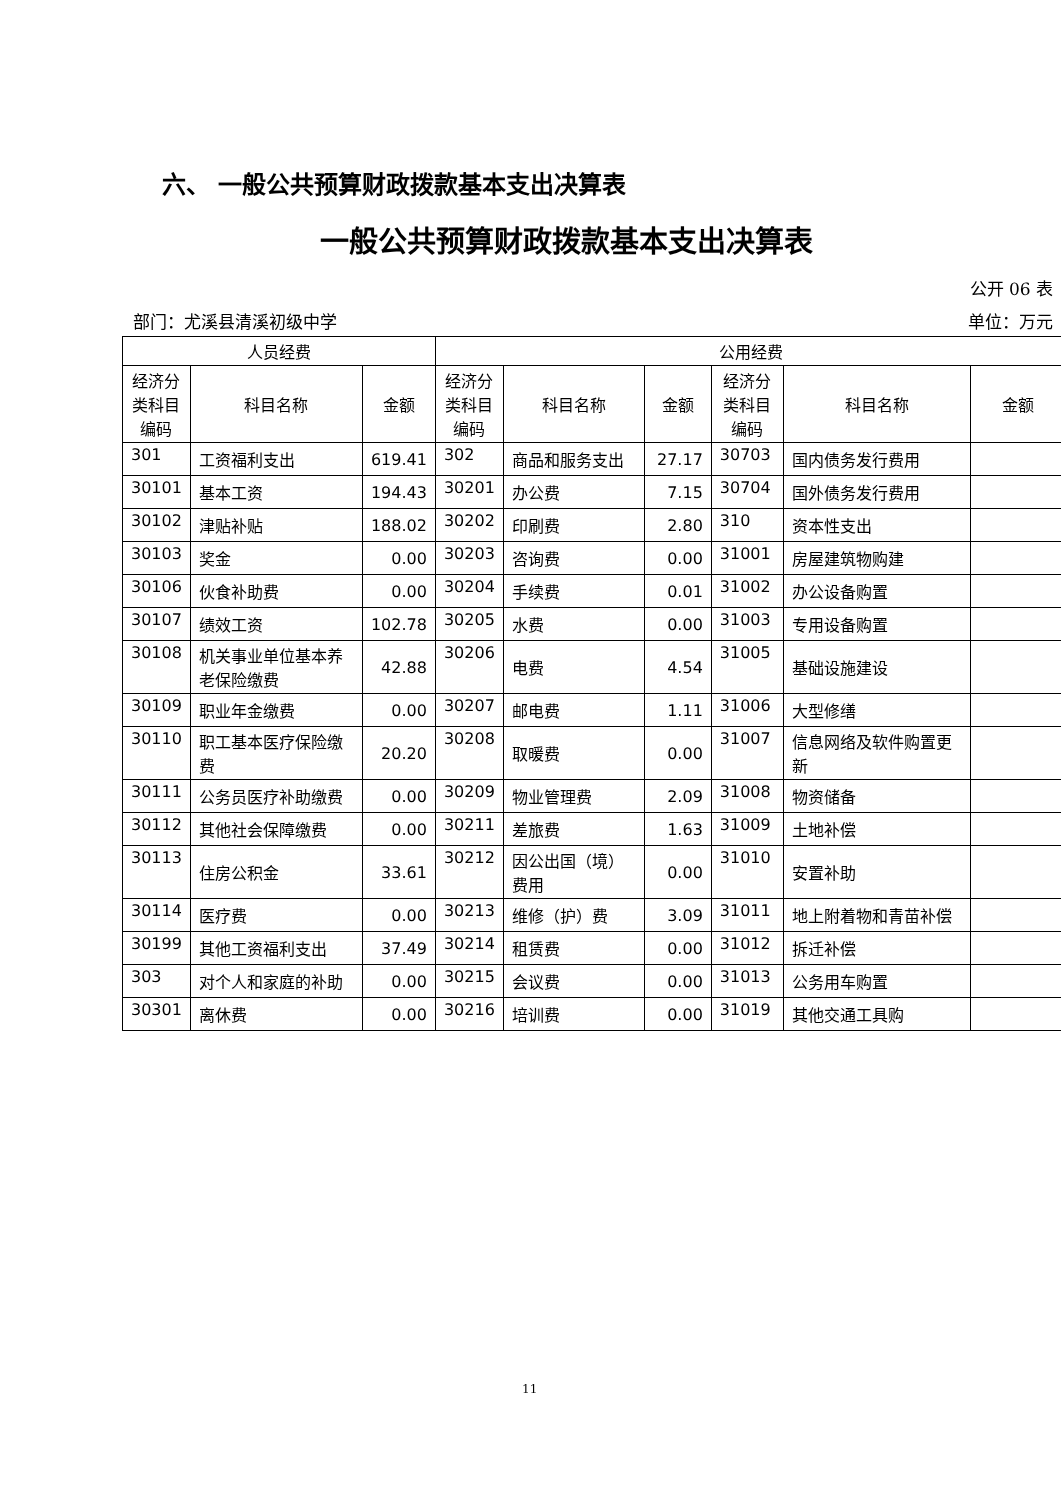六、 一般公共预算财政拨款基本支出决算表
一般公共预算财政拨款基本支出决算表
公开 06 表
部门：尤溪县清溪初级中学 单位：万元
| 人员经费 | | | 公用经费 | | | | | |
| --- | --- | --- | --- | --- | --- | --- | --- | --- |
| 经济分类科目编码 | 科目名称 | 金额 | 经济分类科目编码 | 科目名称 | 金额 | 经济分类科目编码 | 科目名称 | 金额 |
| 301 | 工资福利支出 | 619.41 | 302 | 商品和服务支出 | 27.17 | 30703 | 国内债务发行费用 | |
| 30101 | 基本工资 | 194.43 | 30201 | 办公费 | 7.15 | 30704 | 国外债务发行费用 | |
| 30102 | 津贴补贴 | 188.02 | 30202 | 印刷费 | 2.80 | 310 | 资本性支出 | |
| 30103 | 奖金 | 0.00 | 30203 | 咨询费 | 0.00 | 31001 | 房屋建筑物购建 | |
| 30106 | 伙食补助费 | 0.00 | 30204 | 手续费 | 0.01 | 31002 | 办公设备购置 | |
| 30107 | 绩效工资 | 102.78 | 30205 | 水费 | 0.00 | 31003 | 专用设备购置 | |
| 30108 | 机关事业单位基本养老保险缴费 | 42.88 | 30206 | 电费 | 4.54 | 31005 | 基础设施建设 | |
| 30109 | 职业年金缴费 | 0.00 | 30207 | 邮电费 | 1.11 | 31006 | 大型修缮 | |
| 30110 | 职工基本医疗保险缴费 | 20.20 | 30208 | 取暖费 | 0.00 | 31007 | 信息网络及软件购置更新 | |
| 30111 | 公务员医疗补助缴费 | 0.00 | 30209 | 物业管理费 | 2.09 | 31008 | 物资储备 | |
| 30112 | 其他社会保障缴费 | 0.00 | 30211 | 差旅费 | 1.63 | 31009 | 土地补偿 | |
| 30113 | 住房公积金 | 33.61 | 30212 | 因公出国（境）费用 | 0.00 | 31010 | 安置补助 | |
| 30114 | 医疗费 | 0.00 | 30213 | 维修（护）费 | 3.09 | 31011 | 地上附着物和青苗补偿 | |
| 30199 | 其他工资福利支出 | 37.49 | 30214 | 租赁费 | 0.00 | 31012 | 拆迁补偿 | |
| 303 | 对个人和家庭的补助 | 0.00 | 30215 | 会议费 | 0.00 | 31013 | 公务用车购置 | |
| 30301 | 离休费 | 0.00 | 30216 | 培训费 | 0.00 | 31019 | 其他交通工具购 | |
11